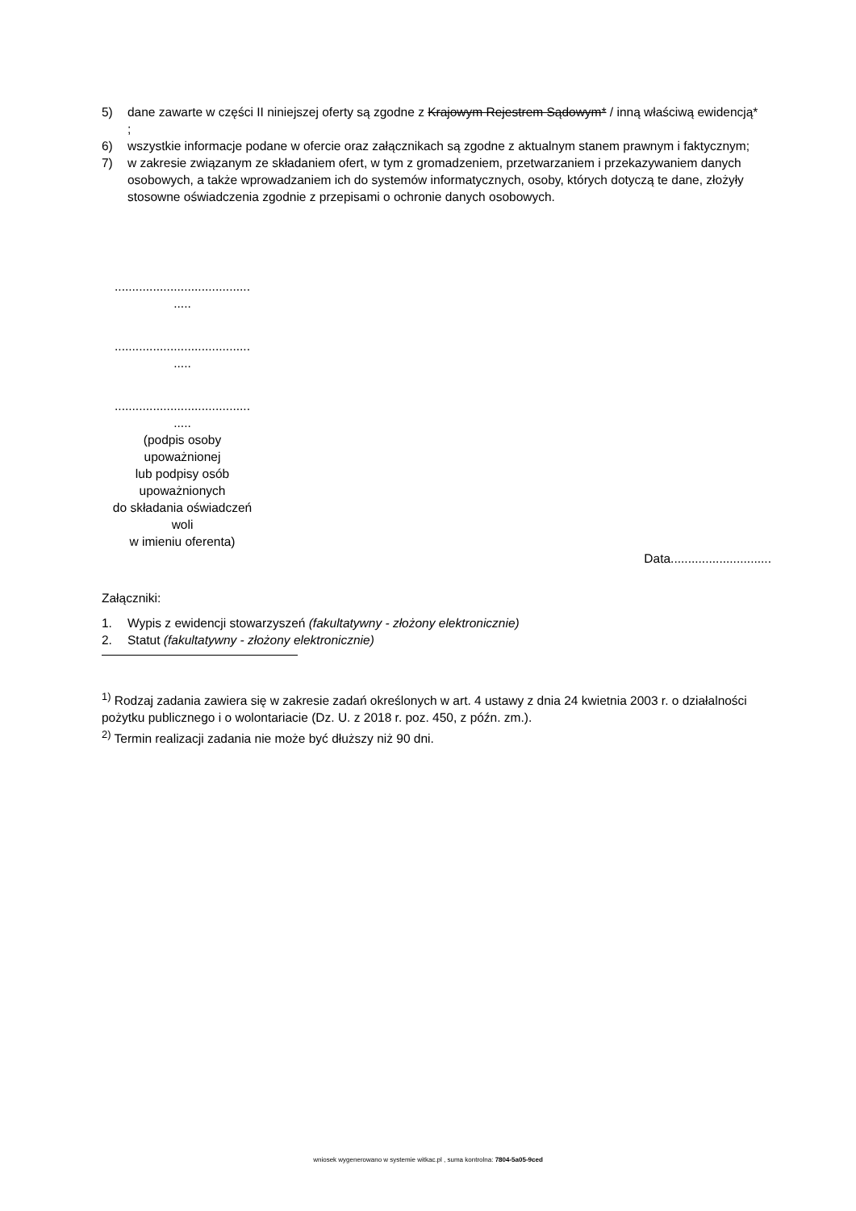5) dane zawarte w części II niniejszej oferty są zgodne z Krajowym Rejestrem Sądowym* / inną właściwą ewidencją* ;
6) wszystkie informacje podane w ofercie oraz załącznikach są zgodne z aktualnym stanem prawnym i faktycznym;
7) w zakresie związanym ze składaniem ofert, w tym z gromadzeniem, przetwarzaniem i przekazywaniem danych osobowych, a także wprowadzaniem ich do systemów informatycznych, osoby, których dotyczą te dane, złożyły stosowne oświadczenia zgodnie z przepisami o ochronie danych osobowych.
.......................................
.....
.......................................
.....
.......................................
.....
(podpis osoby
upoważnionej
lub podpisy osób
upoważnionych
do składania oświadczeń
woli
w imieniu oferenta)
Data.............................
Załączniki:
1. Wypis z ewidencji stowarzyszeń (fakultatywny - złożony elektronicznie)
2. Statut (fakultatywny - złożony elektronicznie)
<sup>1)</sup> Rodzaj zadania zawiera się w zakresie zadań określonych w art. 4 ustawy z dnia 24 kwietnia 2003 r. o działalności pożytku publicznego i o wolontariacie (Dz. U. z 2018 r. poz. 450, z późn. zm.).
<sup>2)</sup> Termin realizacji zadania nie może być dłuższy niż 90 dni.
wniosek wygenerowano w systemie witkac.pl , suma kontrolna: 7804-5a05-9ced